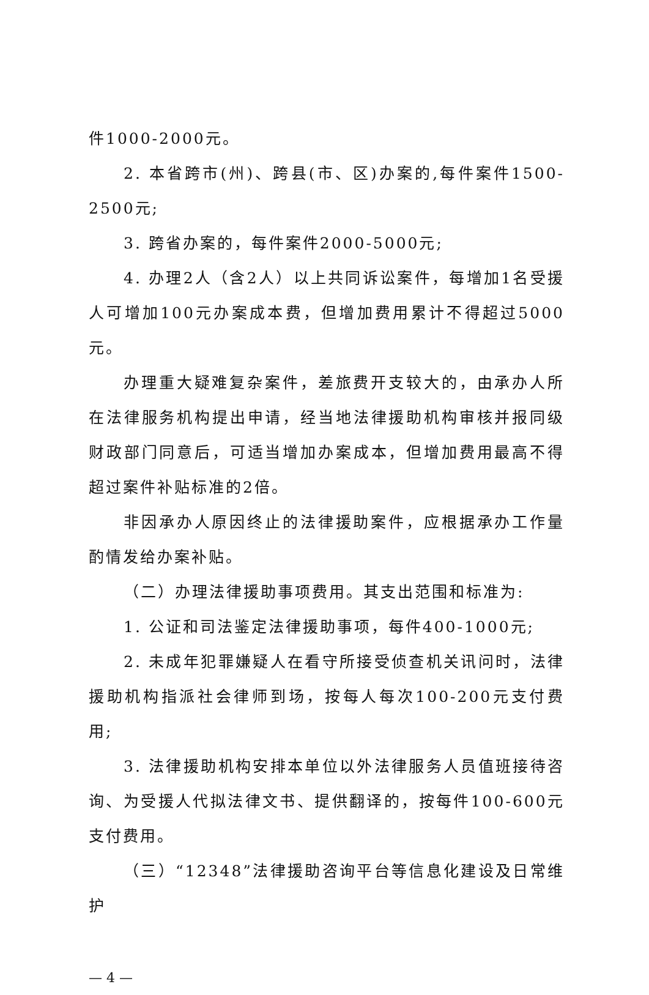件1000-2000元。
2. 本省跨市(州)、跨县(市、区)办案的,每件案件1500-2500元;
3. 跨省办案的，每件案件2000-5000元;
4. 办理2人（含2人）以上共同诉讼案件，每增加1名受援人可增加100元办案成本费，但增加费用累计不得超过5000元。
办理重大疑难复杂案件，差旅费开支较大的，由承办人所在法律服务机构提出申请，经当地法律援助机构审核并报同级财政部门同意后，可适当增加办案成本，但增加费用最高不得超过案件补贴标准的2倍。
非因承办人原因终止的法律援助案件，应根据承办工作量酌情发给办案补贴。
（二）办理法律援助事项费用。其支出范围和标准为:
1. 公证和司法鉴定法律援助事项，每件400-1000元;
2. 未成年犯罪嫌疑人在看守所接受侦查机关讯问时，法律援助机构指派社会律师到场，按每人每次100-200元支付费用;
3. 法律援助机构安排本单位以外法律服务人员值班接待咨询、为受援人代拟法律文书、提供翻译的，按每件100-600元支付费用。
（三）“12348”法律援助咨询平台等信息化建设及日常维护
— 4 —